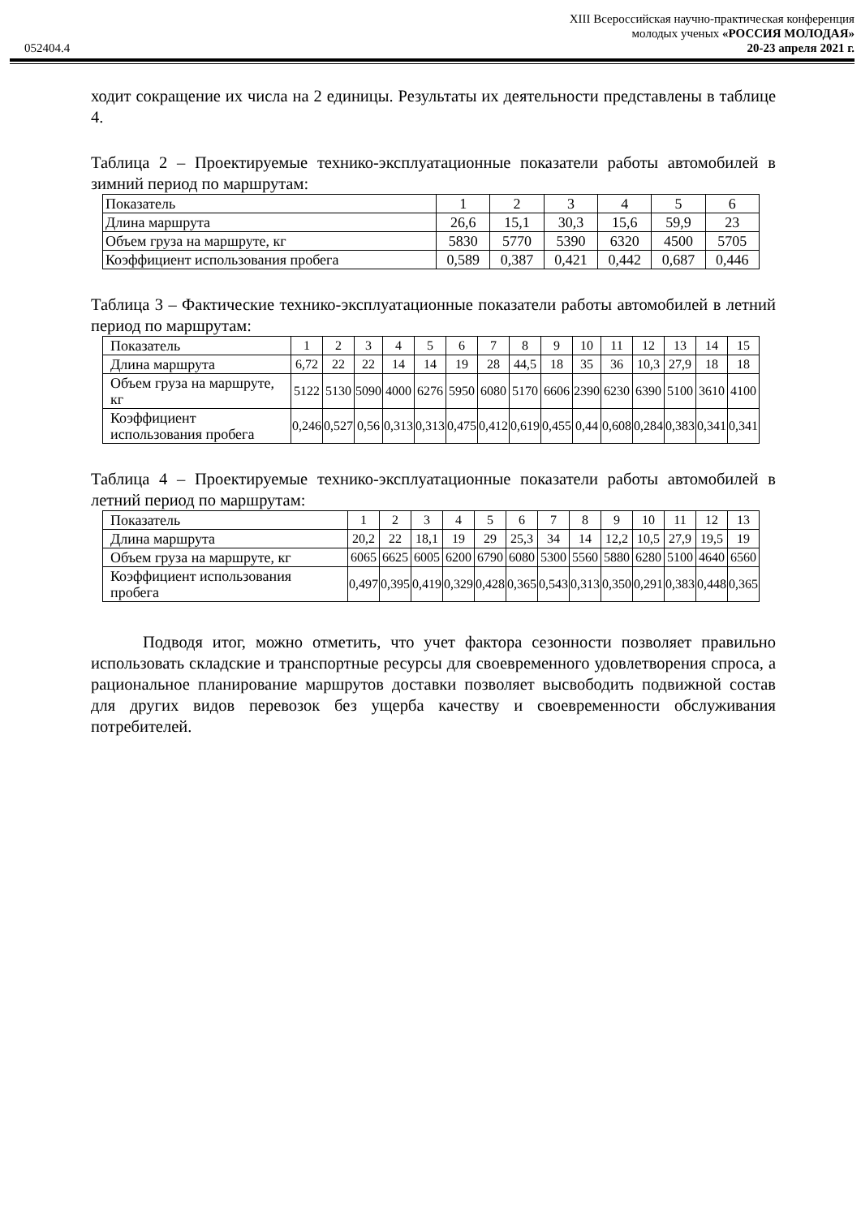052404.4
XIII Всероссийская научно-практическая конференция
молодых ученых «РОССИЯ МОЛОДАЯ»
20-23 апреля 2021 г.
ходит сокращение их числа на 2 единицы. Результаты их деятельности представлены в таблице 4.
Таблица 2 – Проектируемые технико-эксплуатационные показатели работы автомобилей в зимний период по маршрутам:
| Показатель | 1 | 2 | 3 | 4 | 5 | 6 |
| Длина маршрута | 26,6 | 15,1 | 30,3 | 15,6 | 59,9 | 23 |
| Объем груза на маршруте, кг | 5830 | 5770 | 5390 | 6320 | 4500 | 5705 |
| Коэффициент использования пробега | 0,589 | 0,387 | 0,421 | 0,442 | 0,687 | 0,446 |
Таблица 3 – Фактические технико-эксплуатационные показатели работы автомобилей в летний период по маршрутам:
| Показатель | 1 | 2 | 3 | 4 | 5 | 6 | 7 | 8 | 9 | 10 | 11 | 12 | 13 | 14 | 15 |
| Длина маршрута | 6,72 | 22 | 22 | 14 | 14 | 19 | 28 | 44,5 | 18 | 35 | 36 | 10,3 | 27,9 | 18 | 18 |
| Объем груза на маршруте, кг | 5122 | 5130 | 5090 | 4000 | 6276 | 5950 | 6080 | 5170 | 6606 | 2390 | 6230 | 6390 | 5100 | 3610 | 4100 |
| Коэффициент использования пробега | 0,246 | 0,527 | 0,56 | 0,313 | 0,313 | 0,475 | 0,412 | 0,619 | 0,455 | 0,44 | 0,608 | 0,284 | 0,383 | 0,341 | 0,341 |
Таблица 4 – Проектируемые технико-эксплуатационные показатели работы автомобилей в летний период по маршрутам:
| Показатель | 1 | 2 | 3 | 4 | 5 | 6 | 7 | 8 | 9 | 10 | 11 | 12 | 13 |
| Длина маршрута | 20,2 | 22 | 18,1 | 19 | 29 | 25,3 | 34 | 14 | 12,2 | 10,5 | 27,9 | 19,5 | 19 |
| Объем груза на маршруте, кг | 6065 | 6625 | 6005 | 6200 | 6790 | 6080 | 5300 | 5560 | 5880 | 6280 | 5100 | 4640 | 6560 |
| Коэффициент использования пробега | 0,497 | 0,395 | 0,419 | 0,329 | 0,428 | 0,365 | 0,543 | 0,313 | 0,350 | 0,291 | 0,383 | 0,448 | 0,365 |
Подводя итог, можно отметить, что учет фактора сезонности позволяет правильно использовать складские и транспортные ресурсы для своевременного удовлетворения спроса, а рациональное планирование маршрутов доставки позволяет высвободить подвижной состав для других видов перевозок без ущерба качеству и своевременности обслуживания потребителей.